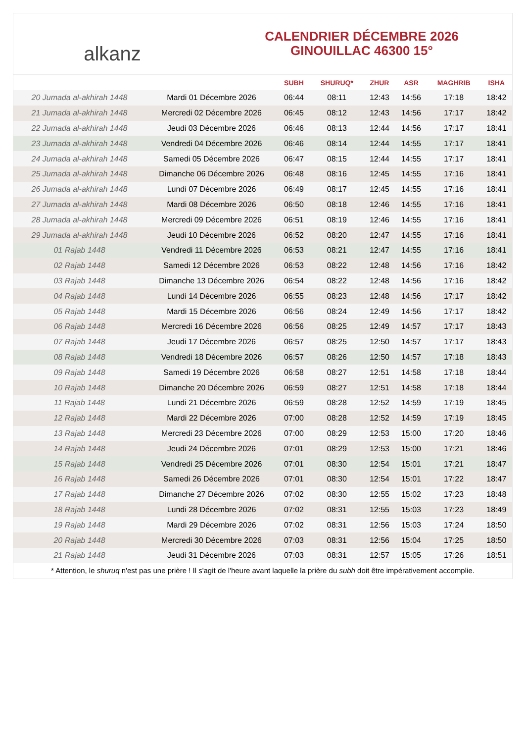alkanz
CALENDRIER DÉCEMBRE 2026
GINOUILLAC 46300 15°
| | | SUBH | SHURUQ* | ZHUR | ASR | MAGHRIB | ISHA |
| --- | --- | --- | --- | --- | --- | --- | --- |
| 20 Jumada al-akhirah 1448 | Mardi 01 Décembre 2026 | 06:44 | 08:11 | 12:43 | 14:56 | 17:18 | 18:42 |
| 21 Jumada al-akhirah 1448 | Mercredi 02 Décembre 2026 | 06:45 | 08:12 | 12:43 | 14:56 | 17:17 | 18:42 |
| 22 Jumada al-akhirah 1448 | Jeudi 03 Décembre 2026 | 06:46 | 08:13 | 12:44 | 14:56 | 17:17 | 18:41 |
| 23 Jumada al-akhirah 1448 | Vendredi 04 Décembre 2026 | 06:46 | 08:14 | 12:44 | 14:55 | 17:17 | 18:41 |
| 24 Jumada al-akhirah 1448 | Samedi 05 Décembre 2026 | 06:47 | 08:15 | 12:44 | 14:55 | 17:17 | 18:41 |
| 25 Jumada al-akhirah 1448 | Dimanche 06 Décembre 2026 | 06:48 | 08:16 | 12:45 | 14:55 | 17:16 | 18:41 |
| 26 Jumada al-akhirah 1448 | Lundi 07 Décembre 2026 | 06:49 | 08:17 | 12:45 | 14:55 | 17:16 | 18:41 |
| 27 Jumada al-akhirah 1448 | Mardi 08 Décembre 2026 | 06:50 | 08:18 | 12:46 | 14:55 | 17:16 | 18:41 |
| 28 Jumada al-akhirah 1448 | Mercredi 09 Décembre 2026 | 06:51 | 08:19 | 12:46 | 14:55 | 17:16 | 18:41 |
| 29 Jumada al-akhirah 1448 | Jeudi 10 Décembre 2026 | 06:52 | 08:20 | 12:47 | 14:55 | 17:16 | 18:41 |
| 01 Rajab 1448 | Vendredi 11 Décembre 2026 | 06:53 | 08:21 | 12:47 | 14:55 | 17:16 | 18:41 |
| 02 Rajab 1448 | Samedi 12 Décembre 2026 | 06:53 | 08:22 | 12:48 | 14:56 | 17:16 | 18:42 |
| 03 Rajab 1448 | Dimanche 13 Décembre 2026 | 06:54 | 08:22 | 12:48 | 14:56 | 17:16 | 18:42 |
| 04 Rajab 1448 | Lundi 14 Décembre 2026 | 06:55 | 08:23 | 12:48 | 14:56 | 17:17 | 18:42 |
| 05 Rajab 1448 | Mardi 15 Décembre 2026 | 06:56 | 08:24 | 12:49 | 14:56 | 17:17 | 18:42 |
| 06 Rajab 1448 | Mercredi 16 Décembre 2026 | 06:56 | 08:25 | 12:49 | 14:57 | 17:17 | 18:43 |
| 07 Rajab 1448 | Jeudi 17 Décembre 2026 | 06:57 | 08:25 | 12:50 | 14:57 | 17:17 | 18:43 |
| 08 Rajab 1448 | Vendredi 18 Décembre 2026 | 06:57 | 08:26 | 12:50 | 14:57 | 17:18 | 18:43 |
| 09 Rajab 1448 | Samedi 19 Décembre 2026 | 06:58 | 08:27 | 12:51 | 14:58 | 17:18 | 18:44 |
| 10 Rajab 1448 | Dimanche 20 Décembre 2026 | 06:59 | 08:27 | 12:51 | 14:58 | 17:18 | 18:44 |
| 11 Rajab 1448 | Lundi 21 Décembre 2026 | 06:59 | 08:28 | 12:52 | 14:59 | 17:19 | 18:45 |
| 12 Rajab 1448 | Mardi 22 Décembre 2026 | 07:00 | 08:28 | 12:52 | 14:59 | 17:19 | 18:45 |
| 13 Rajab 1448 | Mercredi 23 Décembre 2026 | 07:00 | 08:29 | 12:53 | 15:00 | 17:20 | 18:46 |
| 14 Rajab 1448 | Jeudi 24 Décembre 2026 | 07:01 | 08:29 | 12:53 | 15:00 | 17:21 | 18:46 |
| 15 Rajab 1448 | Vendredi 25 Décembre 2026 | 07:01 | 08:30 | 12:54 | 15:01 | 17:21 | 18:47 |
| 16 Rajab 1448 | Samedi 26 Décembre 2026 | 07:01 | 08:30 | 12:54 | 15:01 | 17:22 | 18:47 |
| 17 Rajab 1448 | Dimanche 27 Décembre 2026 | 07:02 | 08:30 | 12:55 | 15:02 | 17:23 | 18:48 |
| 18 Rajab 1448 | Lundi 28 Décembre 2026 | 07:02 | 08:31 | 12:55 | 15:03 | 17:23 | 18:49 |
| 19 Rajab 1448 | Mardi 29 Décembre 2026 | 07:02 | 08:31 | 12:56 | 15:03 | 17:24 | 18:50 |
| 20 Rajab 1448 | Mercredi 30 Décembre 2026 | 07:03 | 08:31 | 12:56 | 15:04 | 17:25 | 18:50 |
| 21 Rajab 1448 | Jeudi 31 Décembre 2026 | 07:03 | 08:31 | 12:57 | 15:05 | 17:26 | 18:51 |
* Attention, le shuruq n'est pas une prière ! Il s'agit de l'heure avant laquelle la prière du subh doit être impérativement accomplie.